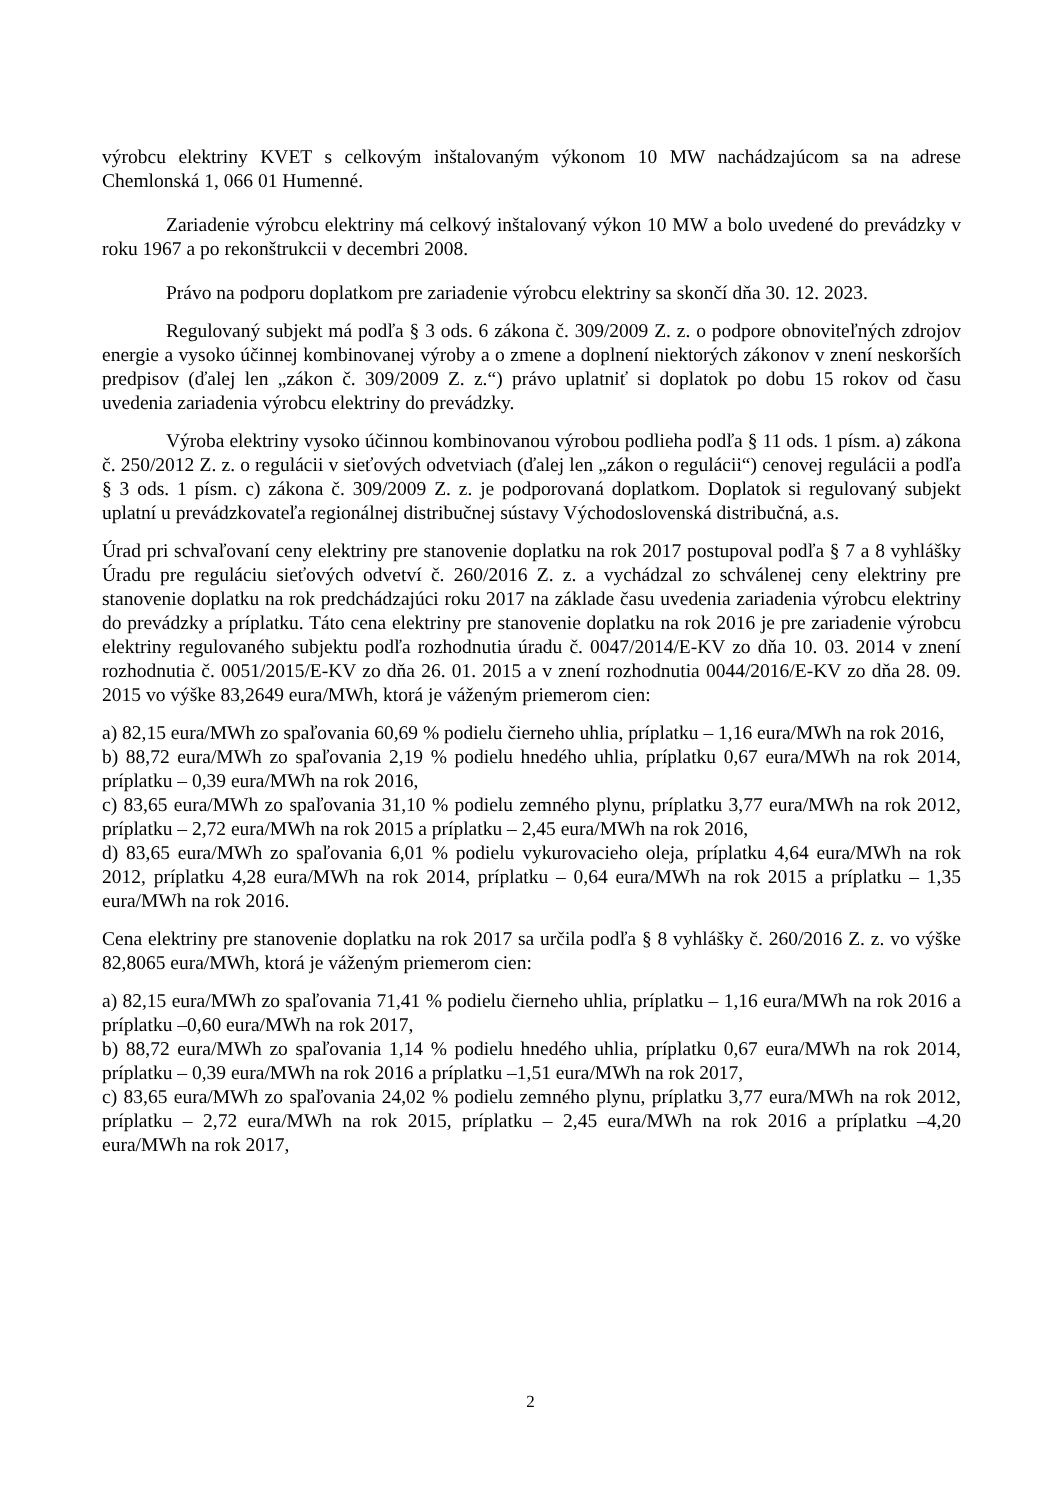výrobcu elektriny KVET s celkovým inštalovaným výkonom 10 MW nachádzajúcom sa na adrese Chemlonská 1, 066 01 Humenné.
Zariadenie výrobcu elektriny má celkový inštalovaný výkon 10 MW a bolo uvedené do prevádzky v roku 1967 a po rekonštrukcii v decembri 2008.
Právo na podporu doplatkom pre zariadenie výrobcu elektriny sa skončí dňa 30. 12. 2023.
Regulovaný subjekt má podľa § 3 ods. 6 zákona č. 309/2009 Z. z. o podpore obnoviteľných zdrojov energie a vysoko účinnej kombinovanej výroby a o zmene a doplnení niektorých zákonov v znení neskorších predpisov (ďalej len „zákon č. 309/2009 Z. z.“) právo uplatniť si doplatok po dobu 15 rokov od času uvedenia zariadenia výrobcu elektriny do prevádzky.
Výroba elektriny vysoko účinnou kombinovanou výrobou podlieha podľa § 11 ods. 1 písm. a) zákona č. 250/2012 Z. z. o regulácii v sieťových odvetviach (ďalej len „zákon o regulácii“) cenovej regulácii a podľa § 3 ods. 1 písm. c) zákona č. 309/2009 Z. z. je podporovaná doplatkom. Doplatok si regulovaný subjekt uplatní u prevádzkovateľa regionálnej distribučnej sústavy Východoslovenská distribučná, a.s.
Úrad pri schvaľovaní ceny elektriny pre stanovenie doplatku na rok 2017 postupoval podľa § 7 a 8 vyhlášky Úradu pre reguláciu sieťových odvetví č. 260/2016 Z. z. a vychádzal zo schválenej ceny elektriny pre stanovenie doplatku na rok predchádzajúci roku 2017 na základe času uvedenia zariadenia výrobcu elektriny do prevádzky a príplatku. Táto cena elektriny pre stanovenie doplatku na rok 2016 je pre zariadenie výrobcu elektriny regulovaného subjektu podľa rozhodnutia úradu č. 0047/2014/E-KV zo dňa 10. 03. 2014 v znení rozhodnutia č. 0051/2015/E-KV zo dňa 26. 01. 2015 a v znení rozhodnutia 0044/2016/E-KV zo dňa 28. 09. 2015 vo výške 83,2649 eura/MWh, ktorá je váženým priemerom cien:
a) 82,15 eura/MWh zo spaľovania 60,69 % podielu čierneho uhlia, príplatku – 1,16 eura/MWh na rok 2016,
b) 88,72 eura/MWh zo spaľovania 2,19 % podielu hnedého uhlia, príplatku 0,67 eura/MWh na rok 2014, príplatku – 0,39 eura/MWh na rok 2016,
c) 83,65 eura/MWh zo spaľovania 31,10 % podielu zemného plynu, príplatku 3,77 eura/MWh na rok 2012, príplatku – 2,72 eura/MWh na rok 2015 a príplatku – 2,45 eura/MWh na rok 2016,
d) 83,65 eura/MWh zo spaľovania 6,01 % podielu vykurovacieho oleja, príplatku 4,64 eura/MWh na rok 2012, príplatku 4,28 eura/MWh na rok 2014, príplatku – 0,64 eura/MWh na rok 2015 a príplatku – 1,35 eura/MWh na rok 2016.
Cena elektriny pre stanovenie doplatku na rok 2017 sa určila podľa § 8 vyhlášky č. 260/2016 Z. z. vo výške 82,8065 eura/MWh, ktorá je váženým priemerom cien:
a) 82,15 eura/MWh zo spaľovania 71,41 % podielu čierneho uhlia, príplatku – 1,16 eura/MWh na rok 2016 a príplatku –0,60 eura/MWh na rok 2017,
b) 88,72 eura/MWh zo spaľovania 1,14 % podielu hnedého uhlia, príplatku 0,67 eura/MWh na rok 2014, príplatku – 0,39 eura/MWh na rok 2016 a príplatku –1,51 eura/MWh na rok 2017,
c) 83,65 eura/MWh zo spaľovania 24,02 % podielu zemného plynu, príplatku 3,77 eura/MWh na rok 2012, príplatku – 2,72 eura/MWh na rok 2015, príplatku – 2,45 eura/MWh na rok 2016 a príplatku –4,20 eura/MWh na rok 2017,
2